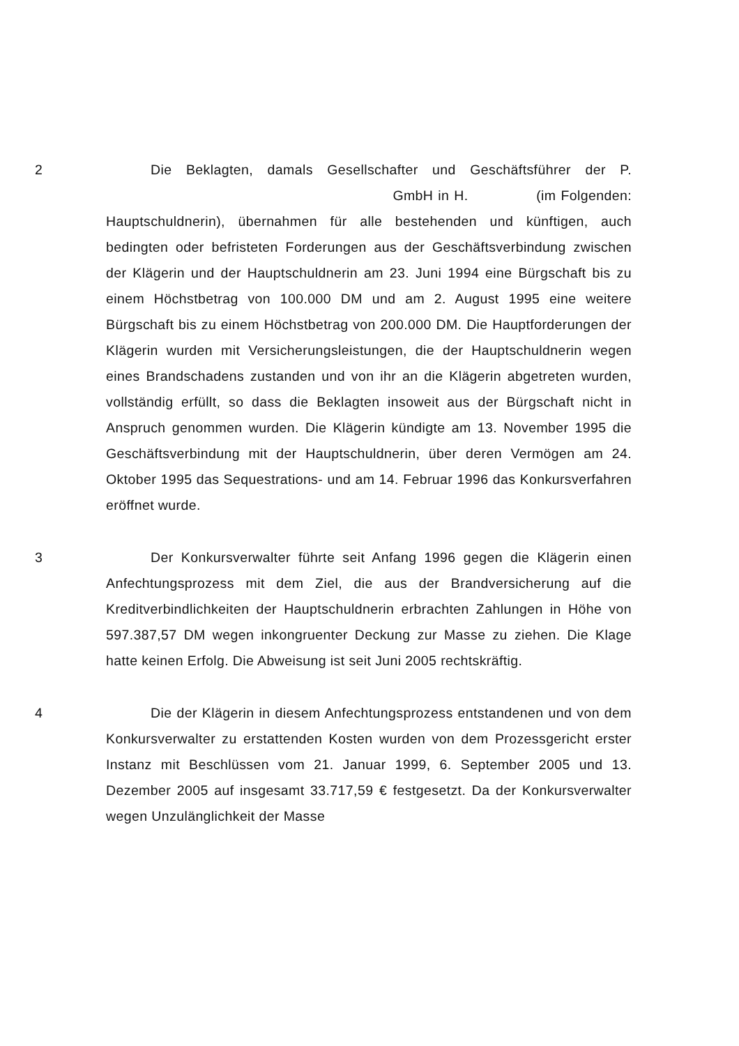2 Die Beklagten, damals Gesellschafter und Geschäftsführer der P. GmbH in H. (im Folgen­den: Hauptschuldnerin), übernahmen für alle bestehenden und künftigen, auch bedingten oder befristeten Forderungen aus der Geschäftsverbin­dung zwischen der Klägerin und der Hauptschuldnerin am 23. Juni 1994 eine Bürgschaft bis zu einem Höchstbetrag von 100.000 DM und am 2. August 1995 eine weitere Bürgschaft bis zu einem Höchstbetrag von 200.000 DM. Die Hauptforderungen der Klägerin wurden mit Versi­cherungsleistungen, die der Hauptschuldnerin wegen eines Brandscha­dens zustanden und von ihr an die Klägerin abgetreten wurden, vollstän­dig erfüllt, so dass die Beklagten insoweit aus der Bürgschaft nicht in Anspruch genommen wurden. Die Klägerin kündigte am 13. November 1995 die Geschäftsverbindung mit der Hauptschuldnerin, über deren Vermögen am 24. Oktober 1995 das Sequestrations- und am 14. Februar 1996 das Konkursverfahren eröffnet wurde.
3 Der Konkursverwalter führte seit Anfang 1996 gegen die Klägerin einen Anfechtungsprozess mit dem Ziel, die aus der Brandversicherung auf die Kreditverbindlichkeiten der Hauptschuldnerin erbrachten Zahlun­gen in Höhe von 597.387,57 DM wegen inkongruenter Deckung zur Mas­se zu ziehen. Die Klage hatte keinen Erfolg. Die Abweisung ist seit Juni 2005 rechtskräftig.
4 Die der Klägerin in diesem Anfechtungsprozess entstandenen und von dem Konkursverwalter zu erstattenden Kosten wurden von dem Pro­zessgericht erster Instanz mit Beschlüssen vom 21. Januar 1999, 6. September 2005 und 13. Dezember 2005 auf insgesamt 33.717,59 € festgesetzt. Da der Konkursverwalter wegen Unzulänglichkeit der Masse